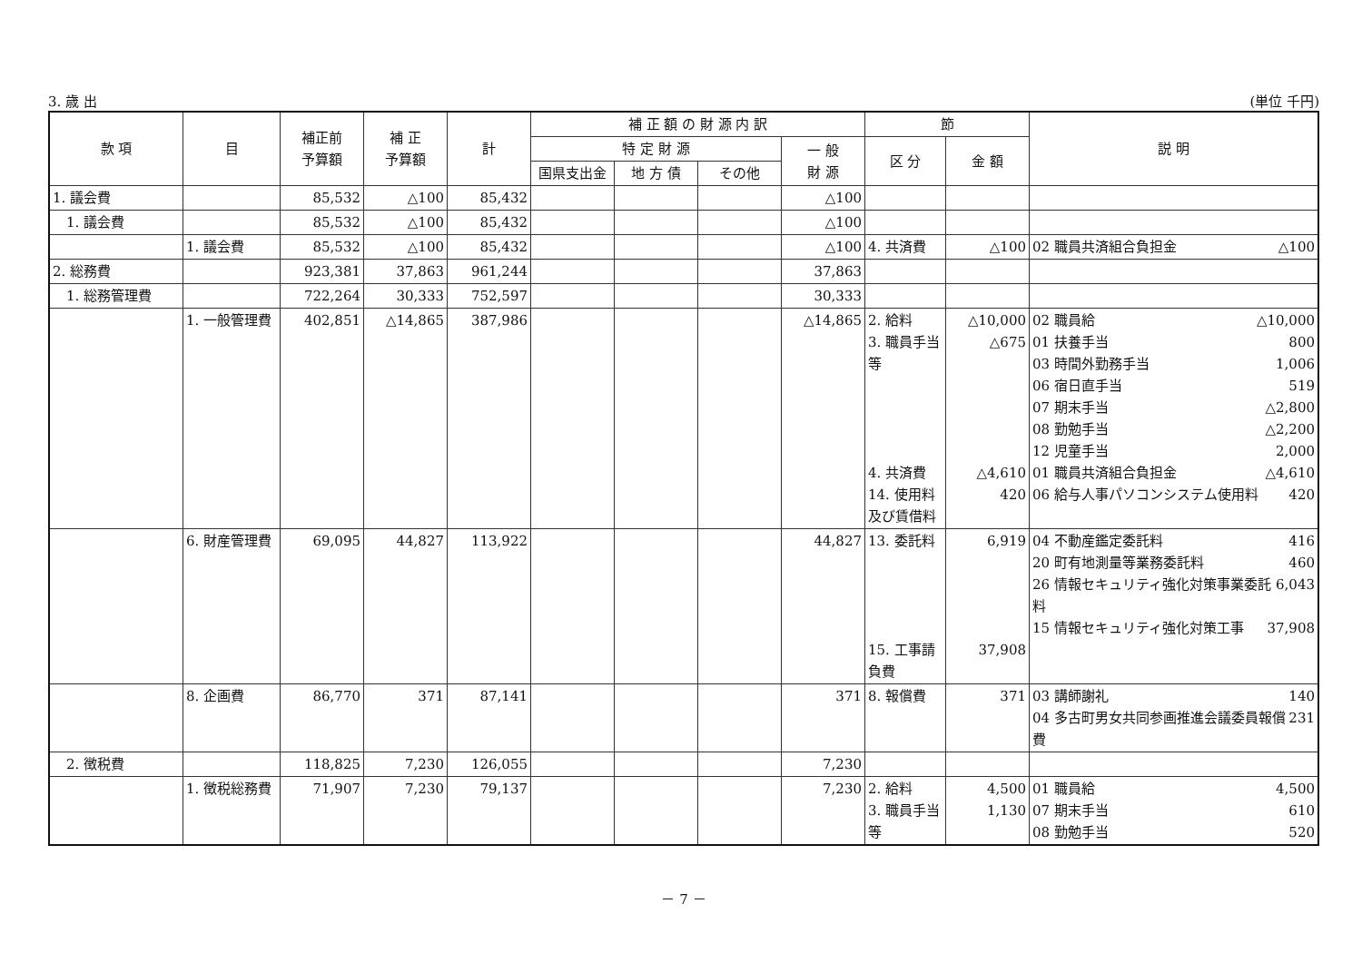3. 歳 出 (単位 千円)
| 款 項 | 目 | 補正前 予算額 | 補 正 予算額 | 計 | 補 正 額 の 財 源 内 訳 | | | | 節 | | 説 明 |
| --- | --- | --- | --- | --- | --- | --- | --- | --- | --- | --- | --- |
| | | | | | 特 定 財 源 | | | 一 般 財 源 | 区 分 | 金 額 | |
| | | | | | 国県支出金 | 地 方 債 | その他 | | | | |
| 1. 議会費 | | 85,532 | △100 | 85,432 | | | | △100 | | | |
| 1. 議会費 | | 85,532 | △100 | 85,432 | | | | △100 | | | |
| | 1. 議会費 | 85,532 | △100 | 85,432 | | | | △100 | 4. 共済費 | △100 | 02 職員共済組合負担金 △100 |
| 2. 総務費 | | 923,381 | 37,863 | 961,244 | | | | 37,863 | | | |
| 1. 総務管理費 | | 722,264 | 30,333 | 752,597 | | | | 30,333 | | | |
| | 1. 一般管理費 | 402,851 | △14,865 | 387,986 | | | | △14,865 | 2. 給料 3. 職員手当等 4. 共済費 14. 使用料及び賃借料 | △10,000 △675 △4,610 420 | 02 職員給 △10,000 01 扶養手当 800 03 時間外勤務手当 1,006 06 宿日直手当 519 07 期末手当 △2,800 08 勤勉手当 △2,200 12 児童手当 2,000 01 職員共済組合負担金 △4,610 06 給与人事パソコンシステム使用料 420 |
| | 6. 財産管理費 | 69,095 | 44,827 | 113,922 | | | | 44,827 | 13. 委託料 15. 工事請負費 | 6,919 37,908 | 04 不動産鑑定委託料 416 20 町有地測量等業務委託料 460 26 情報セキュリティ強化対策事業委託料 6,043 15 情報セキュリティ強化対策工事 37,908 |
| | 8. 企画費 | 86,770 | 371 | 87,141 | | | | 371 | 8. 報償費 | 371 | 03 講師謝礼 140 04 多古町男女共同参画推進会議委員報償費 231 |
| 2. 徴税費 | | 118,825 | 7,230 | 126,055 | | | | 7,230 | | | |
| | 1. 徴税総務費 | 71,907 | 7,230 | 79,137 | | | | 7,230 | 2. 給料 3. 職員手当等 | 4,500 1,130 | 01 職員給 4,500 07 期末手当 610 08 勤勉手当 520 |
－ 7 －